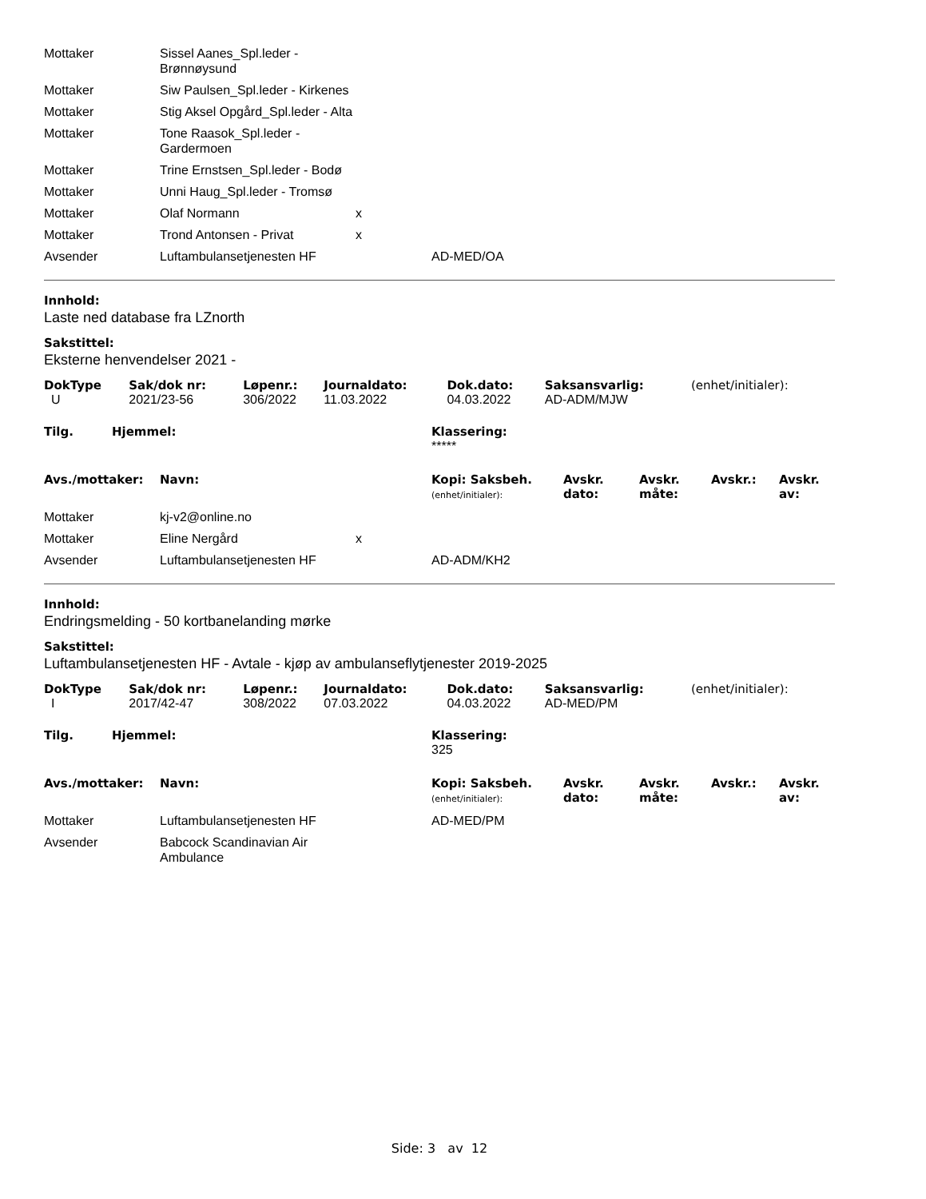| Mottaker | Sissel Aanes_Spl.leder - Brønnøysund | | |
| Mottaker | Siw Paulsen_Spl.leder - Kirkenes | | |
| Mottaker | Stig Aksel Opgård_Spl.leder - Alta | | |
| Mottaker | Tone Raasok_Spl.leder - Gardermoen | | |
| Mottaker | Trine Ernstsen_Spl.leder - Bodø | | |
| Mottaker | Unni Haug_Spl.leder - Tromsø | | |
| Mottaker | Olaf Normann | x | |
| Mottaker | Trond Antonsen - Privat | x | |
| Avsender | Luftambulansetjenesten HF | | AD-MED/OA |
Innhold:
Laste ned database fra LZnorth
Sakstittel:
Eksterne henvendelser 2021 -
| DokType | Sak/dok nr: | Løpenr.: | Journaldato: | Dok.dato: | Saksansvarlig: | (enhet/initialer): |
| --- | --- | --- | --- | --- | --- | --- |
| U | 2021/23-56 | 306/2022 | 11.03.2022 | 04.03.2022 | AD-ADM/MJW | |
| Tilg. | Hjemmel: | Klassering: |
| --- | --- | --- |
| | | ***** |
| Avs./mottaker: | Navn: | Kopi: Saksbeh. (enhet/initialer): | Avskr. dato: | Avskr. måte: | Avskr.: | Avskr. av: |
| --- | --- | --- | --- | --- | --- | --- |
| Mottaker | kj-v2@online.no | | |
| Mottaker | Eline Nergård | x | |
| Avsender | Luftambulansetjenesten HF | | AD-ADM/KH2 |
Innhold:
Endringsmelding - 50 kortbanelanding mørke
Sakstittel:
Luftambulansetjenesten HF - Avtale - kjøp av ambulanseflytjenester 2019-2025
| DokType | Sak/dok nr: | Løpenr.: | Journaldato: | Dok.dato: | Saksansvarlig: | (enhet/initialer): |
| --- | --- | --- | --- | --- | --- | --- |
| I | 2017/42-47 | 308/2022 | 07.03.2022 | 04.03.2022 | AD-MED/PM | |
| Tilg. | Hjemmel: | Klassering: |
| --- | --- | --- |
| | | 325 |
| Avs./mottaker: | Navn: | Kopi: Saksbeh. (enhet/initialer): | Avskr. dato: | Avskr. måte: | Avskr.: | Avskr. av: |
| --- | --- | --- | --- | --- | --- | --- |
| Mottaker | Luftambulansetjenesten HF | | AD-MED/PM |
| Avsender | Babcock Scandinavian Air Ambulance | | |
Side: 3 av 12